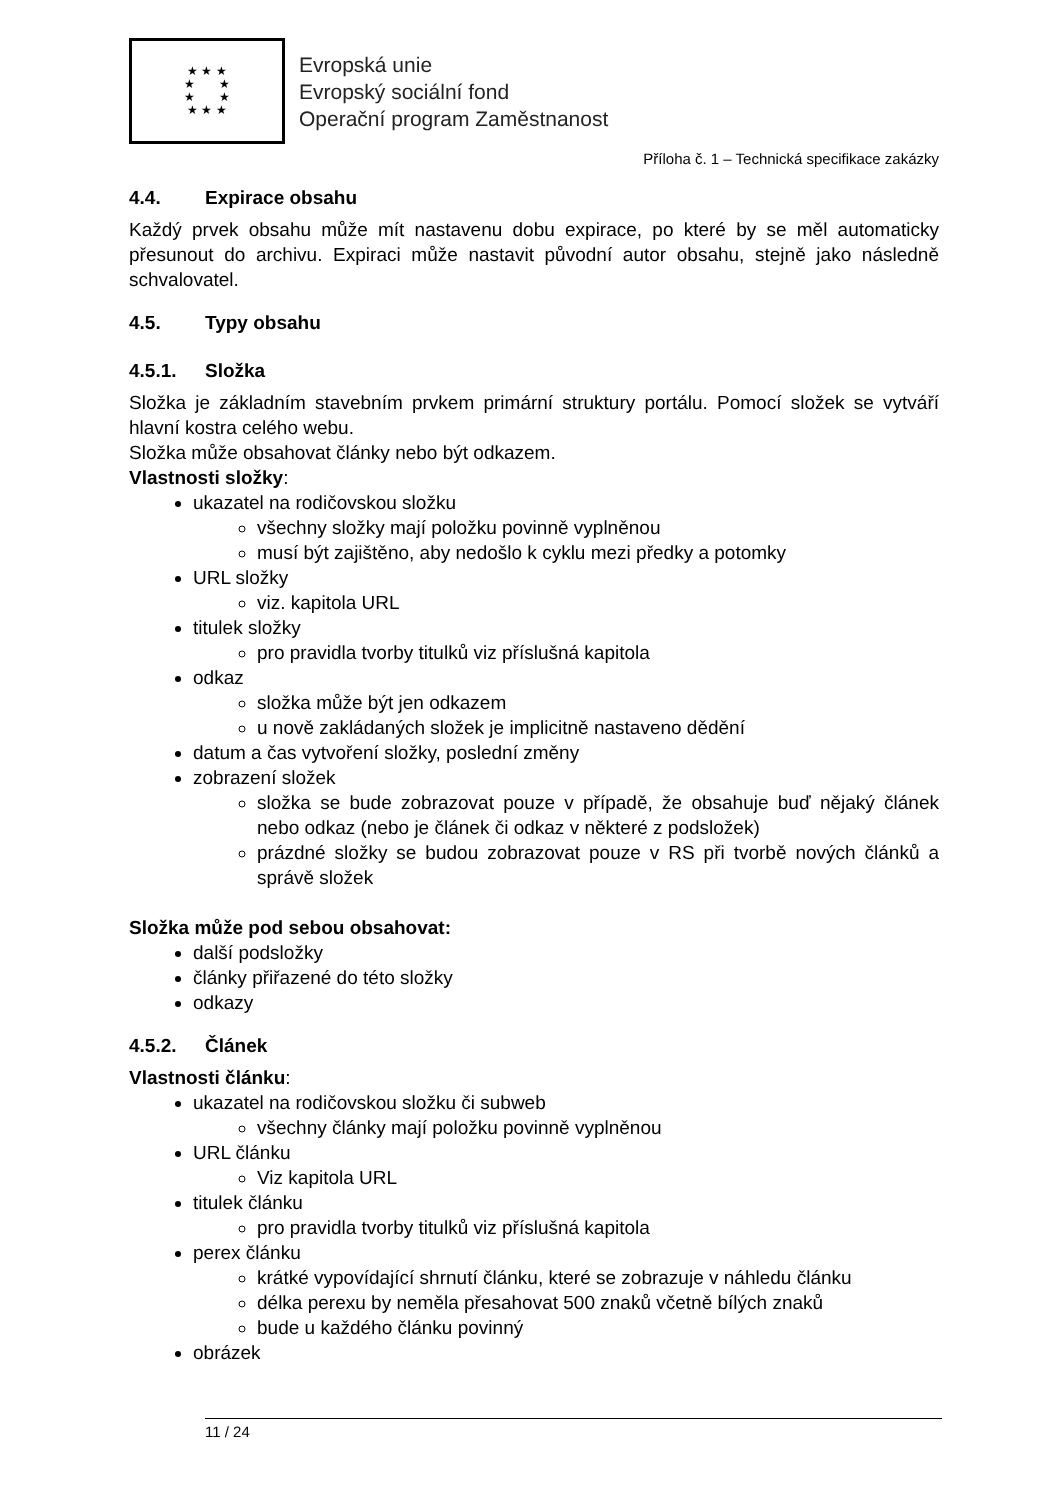★ ★ ★
★ ★
★ ★
★ ★ ★
Evropská unie
Evropský sociální fond
Operační program Zaměstnanost
Příloha č. 1 – Technická specifikace zakázky
4.4. Expirace obsahu
Každý prvek obsahu může mít nastavenu dobu expirace, po které by se měl automaticky přesunout do archivu. Expiraci může nastavit původní autor obsahu, stejně jako následně schvalovatel.
4.5. Typy obsahu
4.5.1. Složka
Složka je základním stavebním prvkem primární struktury portálu. Pomocí složek se vytváří hlavní kostra celého webu.
Složka může obsahovat články nebo být odkazem.
Vlastnosti složky:
ukazatel na rodičovskou složku
všechny složky mají položku povinně vyplněnou
musí být zajištěno, aby nedošlo k cyklu mezi předky a potomky
URL složky
viz. kapitola URL
titulek složky
pro pravidla tvorby titulků viz příslušná kapitola
odkaz
složka může být jen odkazem
u nově zakládaných složek je implicitně nastaveno dědění
datum a čas vytvoření složky, poslední změny
zobrazení složek
složka se bude zobrazovat pouze v případě, že obsahuje buď nějaký článek nebo odkaz (nebo je článek či odkaz v některé z podsložek)
prázdné složky se budou zobrazovat pouze v RS při tvorbě nových článků a správě složek
Složka může pod sebou obsahovat:
další podsložky
články přiřazené do této složky
odkazy
4.5.2. Článek
Vlastnosti článku:
ukazatel na rodičovskou složku či subweb
všechny články mají položku povinně vyplněnou
URL článku
Viz kapitola URL
titulek článku
pro pravidla tvorby titulků viz příslušná kapitola
perex článku
krátké vypovídající shrnutí článku, které se zobrazuje v náhledu článku
délka perexu by neměla přesahovat 500 znaků včetně bílých znaků
bude u každého článku povinný
obrázek
11 / 24